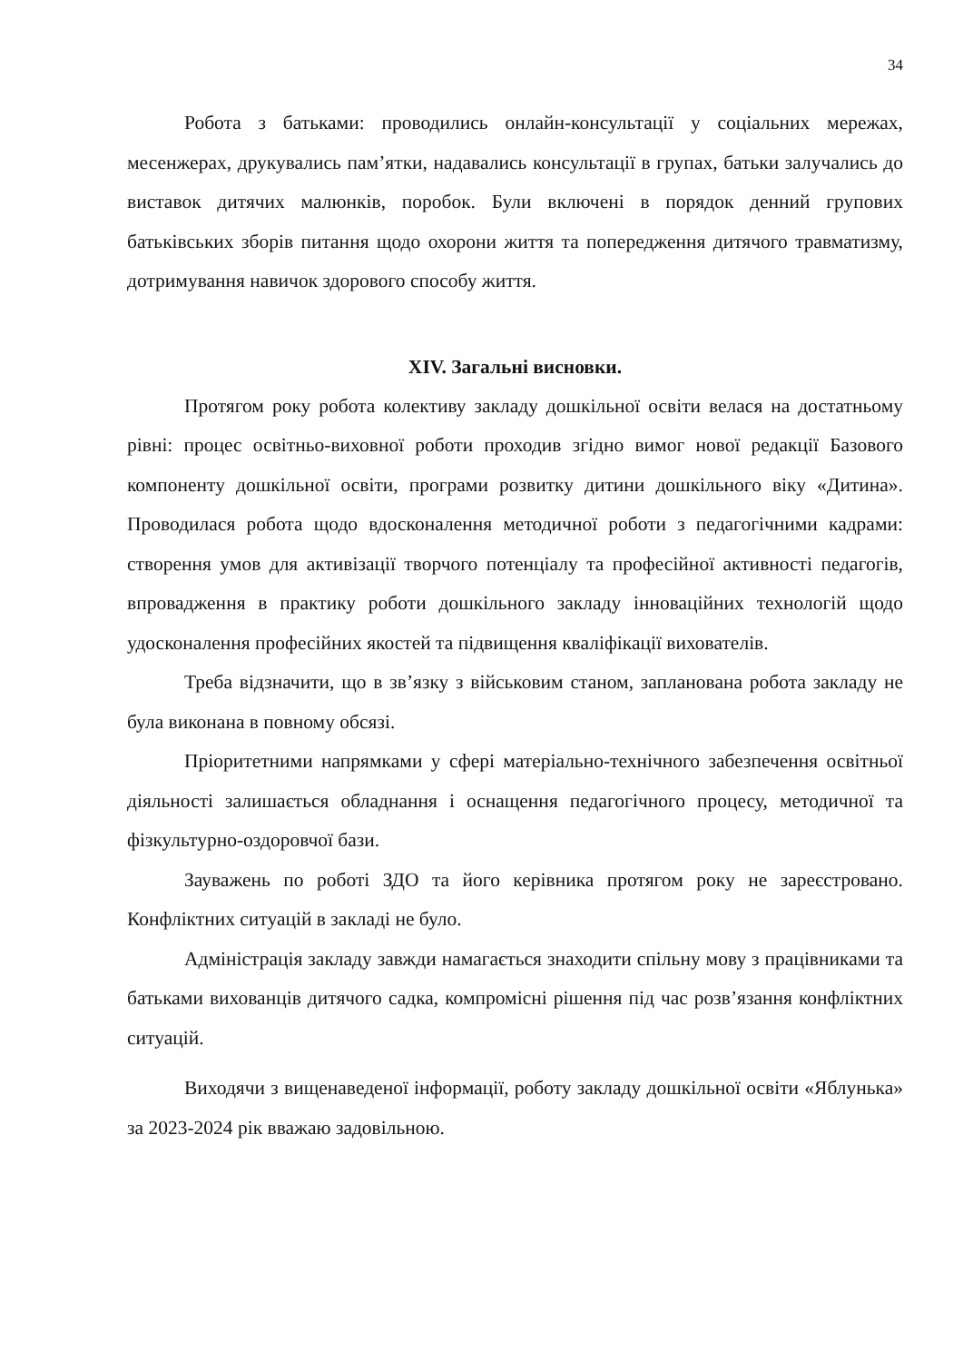34
Робота з батьками: проводились онлайн-консультації у соціальних мережах, месенжерах, друкувались пам’ятки, надавались консультації в групах, батьки залучались до виставок дитячих малюнків, поробок. Були включені в порядок денний групових батьківських зборів питання щодо охорони життя та попередження дитячого травматизму, дотримування навичок здорового способу життя.
XIV. Загальні висновки.
Протягом року робота колективу закладу дошкільної освіти велася на достатньому рівні: процес освітньо-виховної роботи проходив згідно вимог нової редакції Базового компоненту дошкільної освіти, програми розвитку дитини дошкільного віку «Дитина». Проводилася робота щодо вдосконалення методичної роботи з педагогічними кадрами: створення умов для активізації творчого потенціалу та професійної активності педагогів, впровадження в практику роботи дошкільного закладу інноваційних технологій щодо удосконалення професійних якостей та підвищення кваліфікації вихователів.
Треба відзначити, що в зв’язку з військовим станом, запланована робота закладу не була виконана в повному обсязі.
Пріоритетними напрямками у сфері матеріально-технічного забезпечення освітньої діяльності залишається обладнання і оснащення педагогічного процесу, методичної та фізкультурно-оздоровчої бази.
Зауважень по роботі ЗДО та його керівника протягом року не зареєстровано. Конфліктних ситуацій в закладі не було.
Адміністрація закладу завжди намагається знаходити спільну мову з працівниками та батьками вихованців дитячого садка, компромісні рішення під час розв’язання конфліктних ситуацій.
Виходячи з вищенаведеної інформації, роботу закладу дошкільної освіти «Яблунька» за 2023-2024 рік вважаю задовільною.